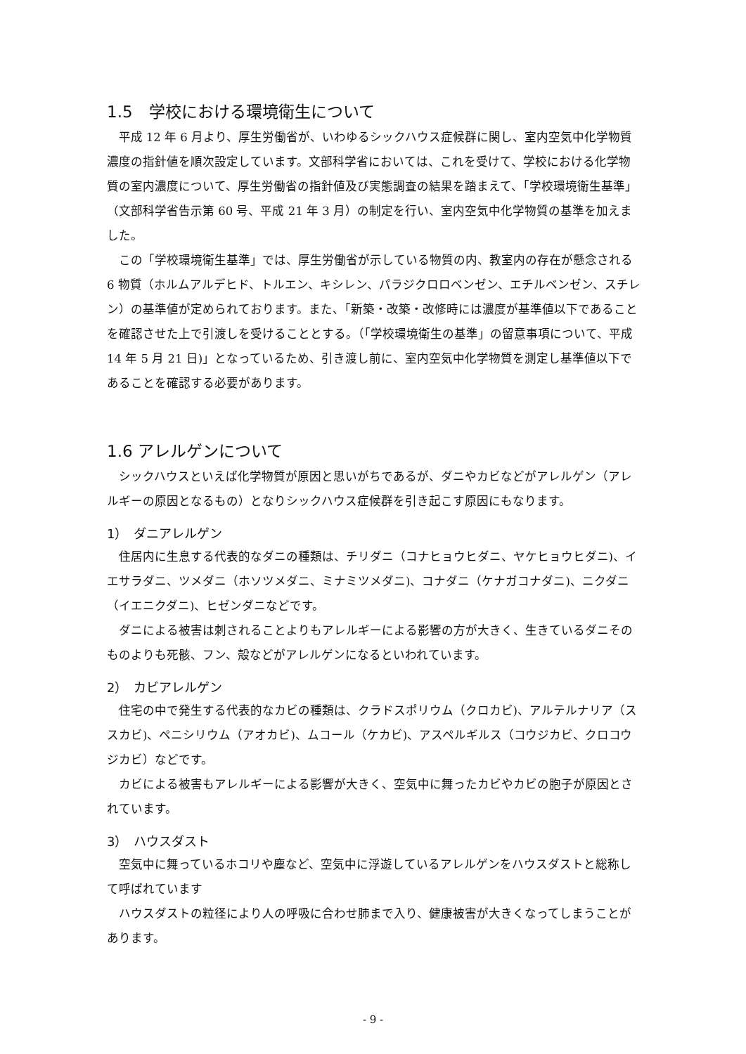1.5　学校における環境衛生について
平成 12 年 6 月より、厚生労働省が、いわゆるシックハウス症候群に関し、室内空気中化学物質濃度の指針値を順次設定しています。文部科学省においては、これを受けて、学校における化学物質の室内濃度について、厚生労働省の指針値及び実態調査の結果を踏まえて、「学校環境衛生基準」（文部科学省告示第 60 号、平成 21 年 3 月）の制定を行い、室内空気中化学物質の基準を加えました。
この「学校環境衛生基準」では、厚生労働省が示している物質の内、教室内の存在が懸念される 6 物質（ホルムアルデヒド、トルエン、キシレン、パラジクロロベンゼン、エチルベンゼン、スチレン）の基準値が定められております。また、「新築・改築・改修時には濃度が基準値以下であることを確認させた上で引渡しを受けることとする。（「学校環境衛生の基準」の留意事項について、平成 14 年 5 月 21 日)」となっているため、引き渡し前に、室内空気中化学物質を測定し基準値以下であることを確認する必要があります。
1.6 アレルゲンについて
シックハウスといえば化学物質が原因と思いがちであるが、ダニやカビなどがアレルゲン（アレルギーの原因となるもの）となりシックハウス症候群を引き起こす原因にもなります。
1）　ダニアレルゲン
住居内に生息する代表的なダニの種類は、チリダニ（コナヒョウヒダニ、ヤケヒョウヒダニ)、イエサラダニ、ツメダニ（ホソツメダニ、ミナミツメダニ)、コナダニ（ケナガコナダニ)、ニクダニ（イエニクダニ)、ヒゼンダニなどです。
ダニによる被害は刺されることよりもアレルギーによる影響の方が大きく、生きているダニそのものよりも死骸、フン、殻などがアレルゲンになるといわれています。
2）　カビアレルゲン
住宅の中で発生する代表的なカビの種類は、クラドスポリウム（クロカビ)、アルテルナリア（ススカビ)、ペニシリウム（アオカビ)、ムコール（ケカビ)、アスペルギルス（コウジカビ、クロコウジカビ）などです。
カビによる被害もアレルギーによる影響が大きく、空気中に舞ったカビやカビの胞子が原因とされています。
3）　ハウスダスト
空気中に舞っているホコリや塵など、空気中に浮遊しているアレルゲンをハウスダストと総称して呼ばれています
ハウスダストの粒径により人の呼吸に合わせ肺まで入り、健康被害が大きくなってしまうことがあります。
- 9 -